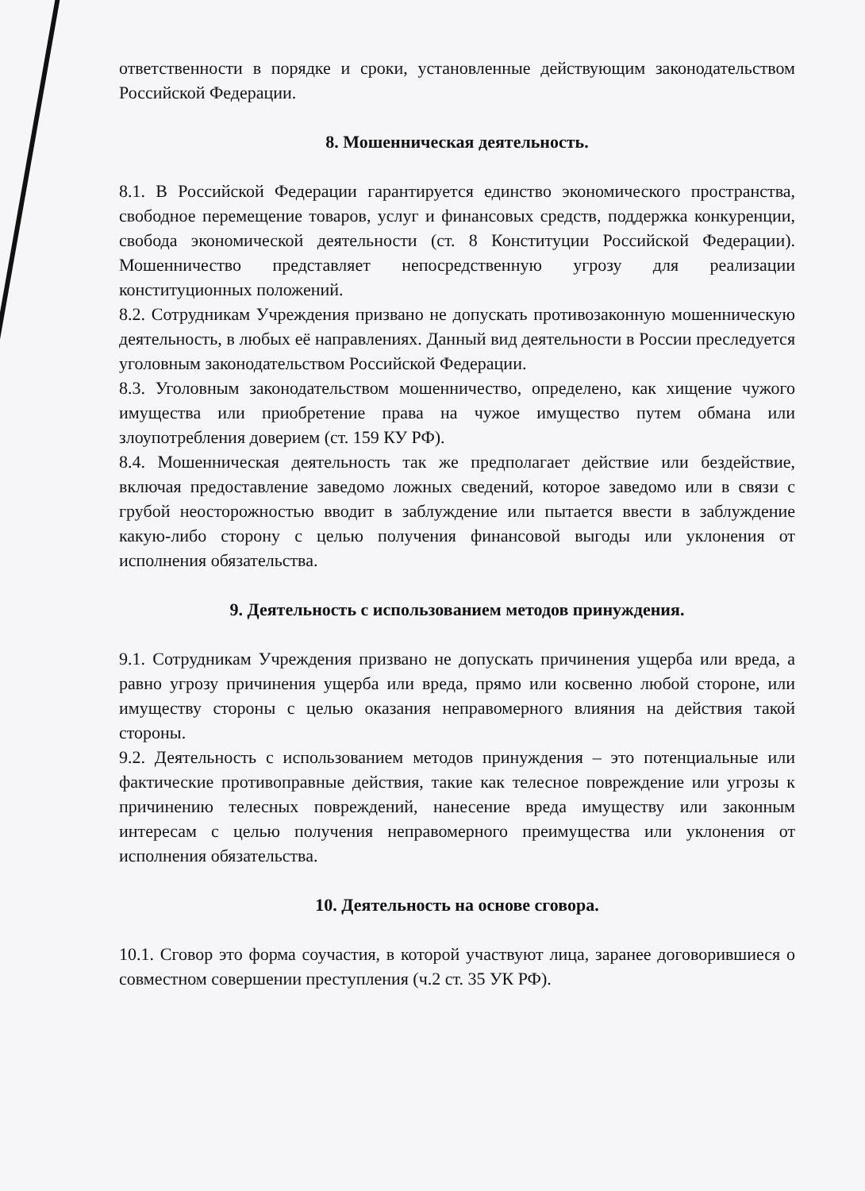ответственности в порядке и сроки, установленные действующим законодательством Российской Федерации.
8. Мошенническая деятельность.
8.1. В Российской Федерации гарантируется единство экономического пространства, свободное перемещение товаров, услуг и финансовых средств, поддержка конкуренции, свобода экономической деятельности (ст. 8 Конституции Российской Федерации). Мошенничество представляет непосредственную угрозу для реализации конституционных положений.
8.2. Сотрудникам Учреждения призвано не допускать противозаконную мошенническую деятельность, в любых её направлениях. Данный вид деятельности в России преследуется уголовным законодательством Российской Федерации.
8.3. Уголовным законодательством мошенничество, определено, как хищение чужого имущества или приобретение права на чужое имущество путем обмана или злоупотребления доверием (ст. 159 КУ РФ).
8.4. Мошенническая деятельность так же предполагает действие или бездействие, включая предоставление заведомо ложных сведений, которое заведомо или в связи с грубой неосторожностью вводит в заблуждение или пытается ввести в заблуждение какую-либо сторону с целью получения финансовой выгоды или уклонения от исполнения обязательства.
9. Деятельность с использованием методов принуждения.
9.1. Сотрудникам Учреждения призвано не допускать причинения ущерба или вреда, а равно угрозу причинения ущерба или вреда, прямо или косвенно любой стороне, или имуществу стороны с целью оказания неправомерного влияния на действия такой стороны.
9.2. Деятельность с использованием методов принуждения – это потенциальные или фактические противоправные действия, такие как телесное повреждение или угрозы к причинению телесных повреждений, нанесение вреда имуществу или законным интересам с целью получения неправомерного преимущества или уклонения от исполнения обязательства.
10. Деятельность на основе сговора.
10.1. Сговор это форма соучастия, в которой участвуют лица, заранее договорившиеся о совместном совершении преступления (ч.2 ст. 35 УК РФ).